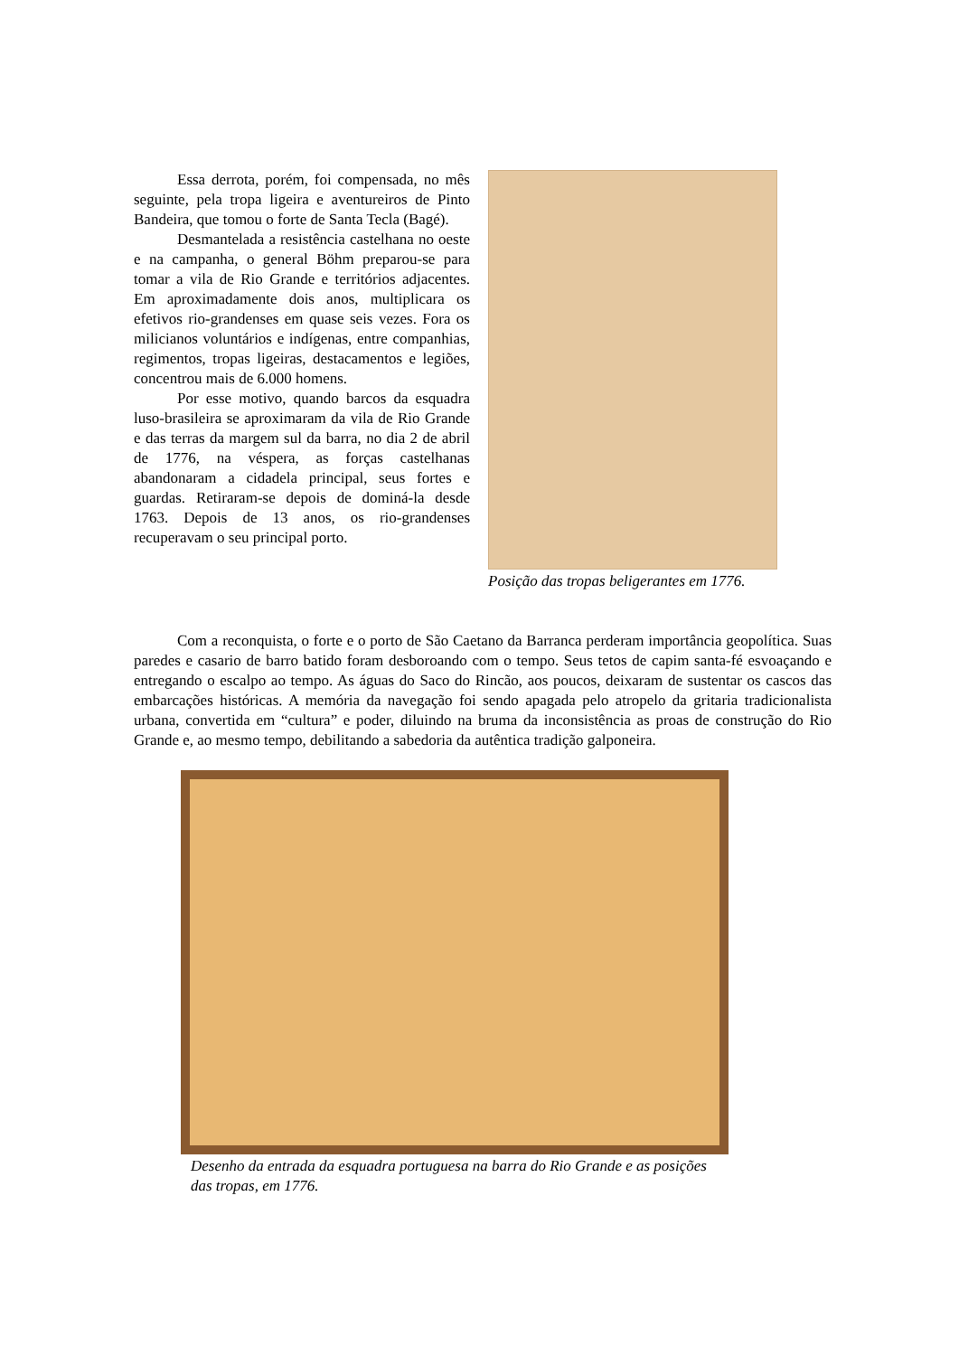Essa derrota, porém, foi compensada, no mês seguinte, pela tropa ligeira e aventureiros de Pinto Bandeira, que tomou o forte de Santa Tecla (Bagé).
Desmantelada a resistência castelhana no oeste e na campanha, o general Böhm preparou-se para tomar a vila de Rio Grande e territórios adjacentes. Em aproximadamente dois anos, multiplicara os efetivos rio-grandenses em quase seis vezes. Fora os milicianos voluntários e indígenas, entre companhias, regimentos, tropas ligeiras, destacamentos e legiões, concentrou mais de 6.000 homens.
Por esse motivo, quando barcos da esquadra luso-brasileira se aproximaram da vila de Rio Grande e das terras da margem sul da barra, no dia 2 de abril de 1776, na véspera, as forças castelhanas abandonaram a cidadela principal, seus fortes e guardas. Retiraram-se depois de dominá-la desde 1763. Depois de 13 anos, os rio-grandenses recuperavam o seu principal porto.
Posição das tropas beligerantes em 1776.
Com a reconquista, o forte e o porto de São Caetano da Barranca perderam importância geopolítica. Suas paredes e casario de barro batido foram desboroando com o tempo. Seus tetos de capim santa-fé esvoaçando e entregando o escalpo ao tempo. As águas do Saco do Rincão, aos poucos, deixaram de sustentar os cascos das embarcações históricas. A memória da navegação foi sendo apagada pelo atropelo da gritaria tradicionalista urbana, convertida em “cultura” e poder, diluindo na bruma da inconsistência as proas de construção do Rio Grande e, ao mesmo tempo, debilitando a sabedoria da autêntica tradição galponeira.
Desenho da entrada da esquadra portuguesa na barra do Rio Grande e as posições das tropas, em 1776.